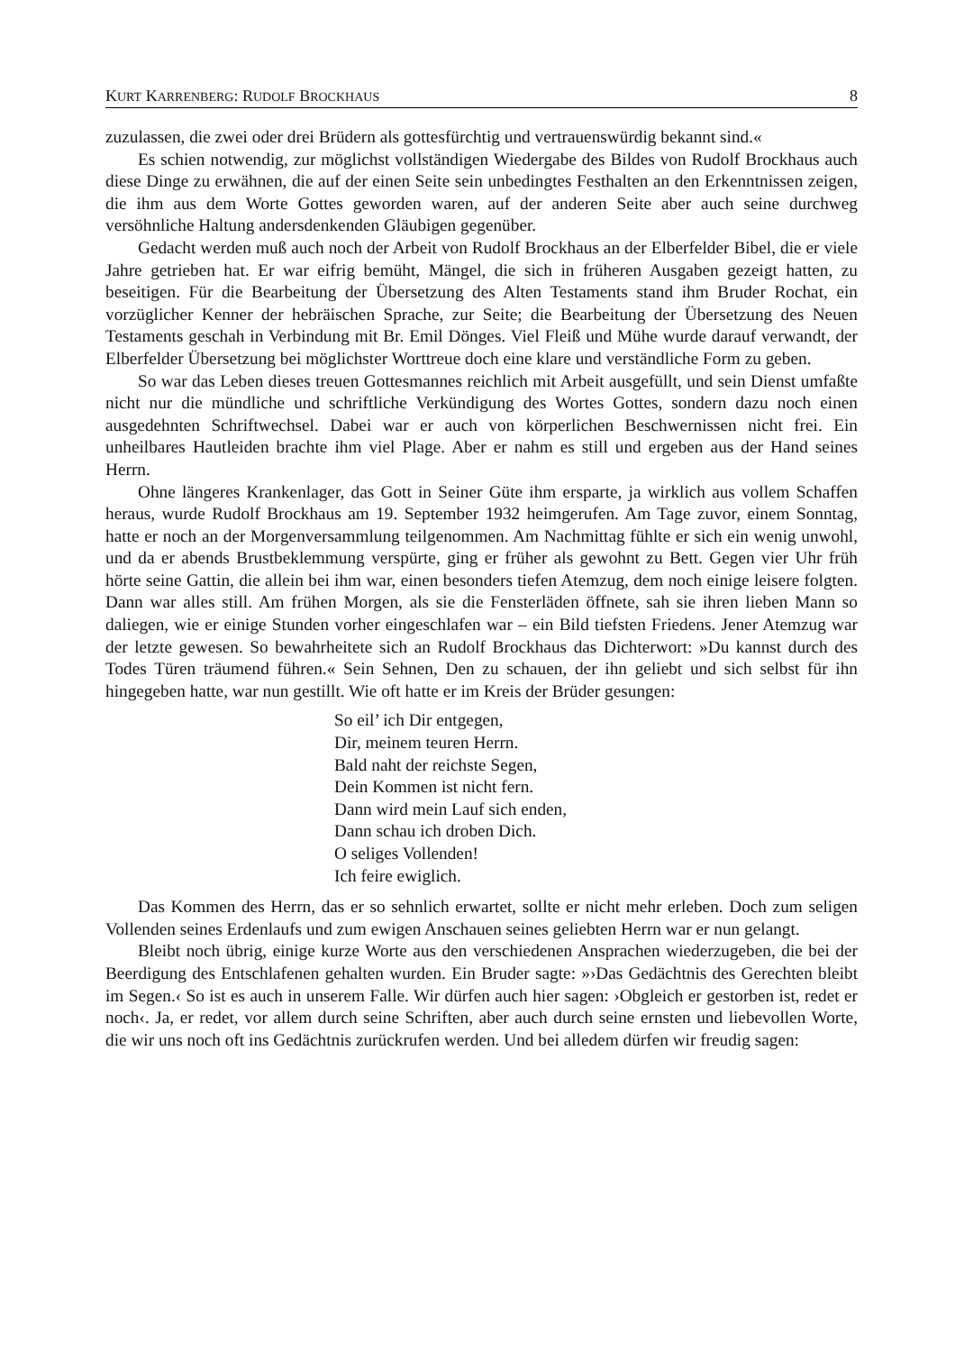KURT KARRENBERG: RUDOLF BROCKHAUS 8
zuzulassen, die zwei oder drei Brüdern als gottesfürchtig und vertrauenswürdig bekannt sind.«
Es schien notwendig, zur möglichst vollständigen Wiedergabe des Bildes von Rudolf Brockhaus auch diese Dinge zu erwähnen, die auf der einen Seite sein unbedingtes Festhalten an den Erkenntnissen zeigen, die ihm aus dem Worte Gottes geworden waren, auf der anderen Seite aber auch seine durchweg versöhnliche Haltung andersdenkenden Gläubigen gegenüber.
Gedacht werden muß auch noch der Arbeit von Rudolf Brockhaus an der Elberfelder Bibel, die er viele Jahre getrieben hat. Er war eifrig bemüht, Mängel, die sich in früheren Ausgaben gezeigt hatten, zu beseitigen. Für die Bearbeitung der Übersetzung des Alten Testaments stand ihm Bruder Rochat, ein vorzüglicher Kenner der hebräischen Sprache, zur Seite; die Bearbeitung der Übersetzung des Neuen Testaments geschah in Verbindung mit Br. Emil Dönges. Viel Fleiß und Mühe wurde darauf verwandt, der Elberfelder Übersetzung bei möglichster Worttreue doch eine klare und verständliche Form zu geben.
So war das Leben dieses treuen Gottesmannes reichlich mit Arbeit ausgefüllt, und sein Dienst umfaßte nicht nur die mündliche und schriftliche Verkündigung des Wortes Gottes, sondern dazu noch einen ausgedehnten Schriftwechsel. Dabei war er auch von körperlichen Beschwernissen nicht frei. Ein unheilbares Hautleiden brachte ihm viel Plage. Aber er nahm es still und ergeben aus der Hand seines Herrn.
Ohne längeres Krankenlager, das Gott in Seiner Güte ihm ersparte, ja wirklich aus vollem Schaffen heraus, wurde Rudolf Brockhaus am 19. September 1932 heimgerufen. Am Tage zuvor, einem Sonntag, hatte er noch an der Morgenversammlung teilgenommen. Am Nachmittag fühlte er sich ein wenig unwohl, und da er abends Brustbeklemmung verspürte, ging er früher als gewohnt zu Bett. Gegen vier Uhr früh hörte seine Gattin, die allein bei ihm war, einen besonders tiefen Atemzug, dem noch einige leisere folgten. Dann war alles still. Am frühen Morgen, als sie die Fensterläden öffnete, sah sie ihren lieben Mann so daliegen, wie er einige Stunden vorher eingeschlafen war – ein Bild tiefsten Friedens. Jener Atemzug war der letzte gewesen. So bewahrheitete sich an Rudolf Brockhaus das Dichterwort: »Du kannst durch des Todes Türen träumend führen.« Sein Sehnen, Den zu schauen, der ihn geliebt und sich selbst für ihn hingegeben hatte, war nun gestillt. Wie oft hatte er im Kreis der Brüder gesungen:
So eil’ ich Dir entgegen,
Dir, meinem teuren Herrn.
Bald naht der reichste Segen,
Dein Kommen ist nicht fern.
Dann wird mein Lauf sich enden,
Dann schau ich droben Dich.
O seliges Vollenden!
Ich feire ewiglich.
Das Kommen des Herrn, das er so sehnlich erwartet, sollte er nicht mehr erleben. Doch zum seligen Vollenden seines Erdenlaufs und zum ewigen Anschauen seines geliebten Herrn war er nun gelangt.
Bleibt noch übrig, einige kurze Worte aus den verschiedenen Ansprachen wiederzugeben, die bei der Beerdigung des Entschlafenen gehalten wurden. Ein Bruder sagte: »›Das Gedächtnis des Gerechten bleibt im Segen.‹ So ist es auch in unserem Falle. Wir dürfen auch hier sagen: ›Obgleich er gestorben ist, redet er noch‹. Ja, er redet, vor allem durch seine Schriften, aber auch durch seine ernsten und liebevollen Worte, die wir uns noch oft ins Gedächtnis zurückrufen werden. Und bei alledem dürfen wir freudig sagen: